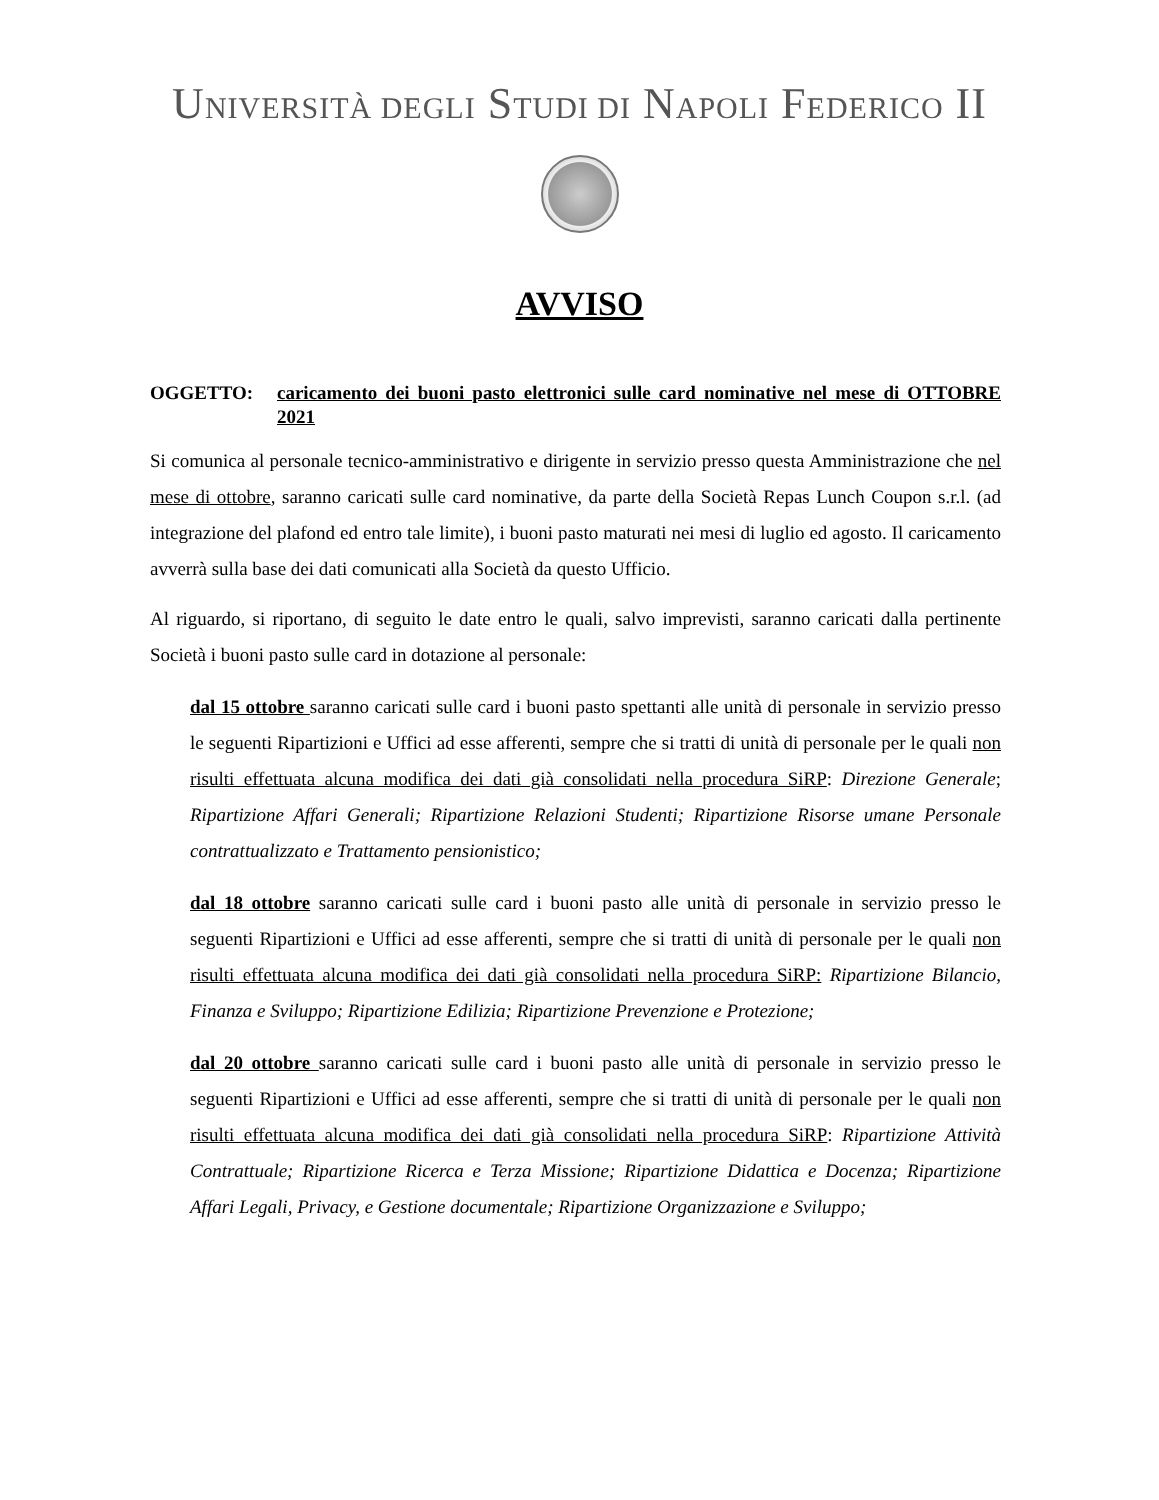UNIVERSITÀ DEGLI STUDI DI NAPOLI FEDERICO II
AVVISO
OGGETTO: caricamento dei buoni pasto elettronici sulle card nominative nel mese di OTTOBRE 2021
Si comunica al personale tecnico-amministrativo e dirigente in servizio presso questa Amministrazione che nel mese di ottobre, saranno caricati sulle card nominative, da parte della Società Repas Lunch Coupon s.r.l. (ad integrazione del plafond ed entro tale limite), i buoni pasto maturati nei mesi di luglio ed agosto. Il caricamento avverrà sulla base dei dati comunicati alla Società da questo Ufficio.
Al riguardo, si riportano, di seguito le date entro le quali, salvo imprevisti, saranno caricati dalla pertinente Società i buoni pasto sulle card in dotazione al personale:
dal 15 ottobre saranno caricati sulle card i buoni pasto spettanti alle unità di personale in servizio presso le seguenti Ripartizioni e Uffici ad esse afferenti, sempre che si tratti di unità di personale per le quali non risulti effettuata alcuna modifica dei dati già consolidati nella procedura SiRP: Direzione Generale; Ripartizione Affari Generali; Ripartizione Relazioni Studenti; Ripartizione Risorse umane Personale contrattualizzato e Trattamento pensionistico;
dal 18 ottobre saranno caricati sulle card i buoni pasto alle unità di personale in servizio presso le seguenti Ripartizioni e Uffici ad esse afferenti, sempre che si tratti di unità di personale per le quali non risulti effettuata alcuna modifica dei dati già consolidati nella procedura SiRP: Ripartizione Bilancio, Finanza e Sviluppo; Ripartizione Edilizia; Ripartizione Prevenzione e Protezione;
dal 20 ottobre saranno caricati sulle card i buoni pasto alle unità di personale in servizio presso le seguenti Ripartizioni e Uffici ad esse afferenti, sempre che si tratti di unità di personale per le quali non risulti effettuata alcuna modifica dei dati già consolidati nella procedura SiRP: Ripartizione Attività Contrattuale; Ripartizione Ricerca e Terza Missione; Ripartizione Didattica e Docenza; Ripartizione Affari Legali, Privacy, e Gestione documentale; Ripartizione Organizzazione e Sviluppo;